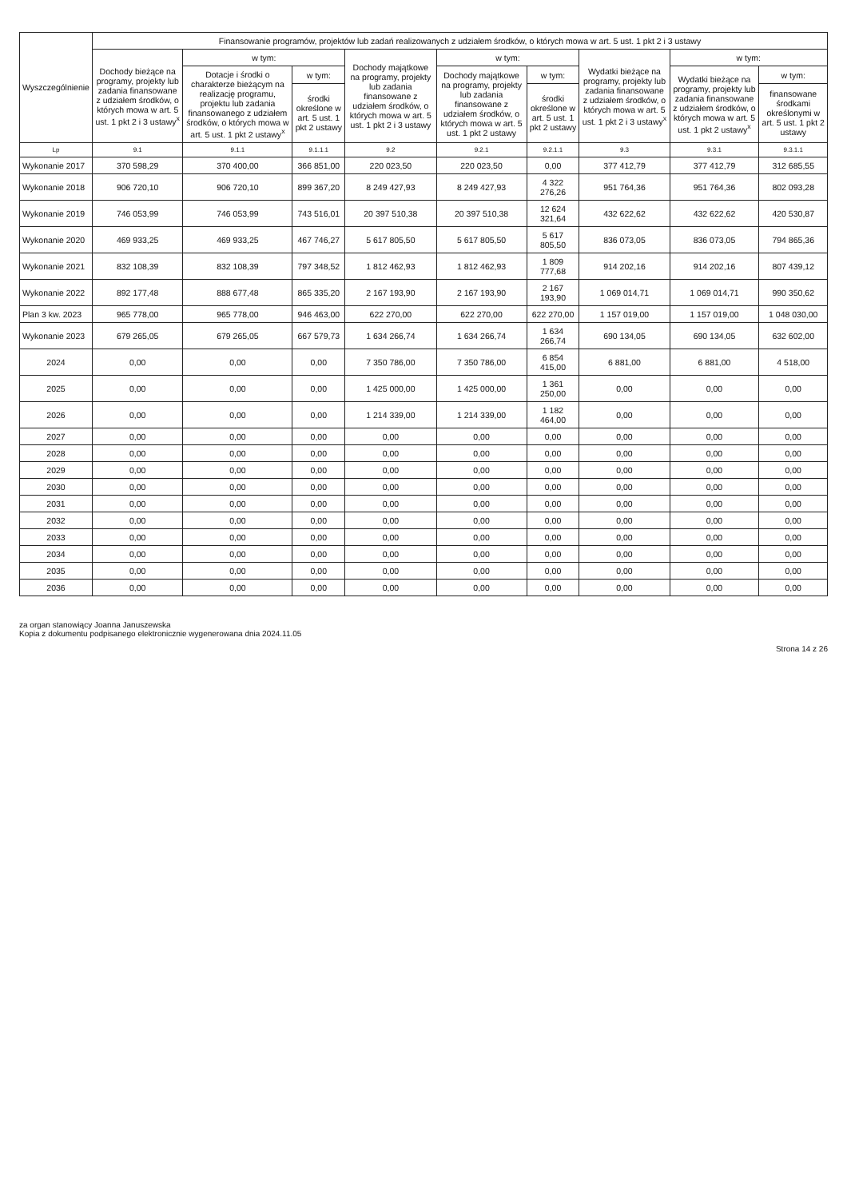| Wyszczególnienie | Finansowanie programów, projektów lub zadań realizowanych z udziałem środków, o których mowa w art. 5 ust. 1 pkt 2 i 3 ustawy | | | | | | | | |
| --- | --- | --- | --- | --- | --- | --- | --- | --- | --- |
| | Dochody bieżące na programy, projekty lub zadania finansowane z udziałem środków, o których mowa w art. 5 ust. 1 pkt 2 i 3 ustawy<sup>x</sup> | w tym: | | Dochody majątkowe na programy, projekty lub zadania finansowane z udziałem środków, o których mowa w art. 5 ust. 1 pkt 2 i 3 ustawy | w tym: | | Wydatki bieżące na programy, projekty lub zadania finansowane z udziałem środków, o których mowa w art. 5 ust. 1 pkt 2 i 3 ustawy<sup>x</sup> | w tym: | |
| | | Dotacje i środki o charakterze bieżącym na realizację programu, projektu lub zadania finansowanego z udziałem środków, o których mowa w art. 5 ust. 1 pkt 2 ustawy<sup>x</sup> | w tym: | | Dochody majątkowe na programy, projekty lub zadania finansowane z udziałem środków, o których mowa w art. 5 ust. 1 pkt 2 ustawy | w tym: | | Wydatki bieżące na programy, projekty lub zadania finansowane z udziałem środków, o których mowa w art. 5 ust. 1 pkt 2 ustawy<sup>x</sup> | w tym: |
| | | | środki określone w art. 5 ust. 1 pkt 2 ustawy | | | środki określone w art. 5 ust. 1 pkt 2 ustawy | | | finansowane środkami określonymi w art. 5 ust. 1 pkt 2 ustawy |
| Lp | 9.1 | 9.1.1 | 9.1.1.1 | 9.2 | 9.2.1 | 9.2.1.1 | 9.3 | 9.3.1 | 9.3.1.1 |
| Wykonanie 2017 | 370 598,29 | 370 400,00 | 366 851,00 | 220 023,50 | 220 023,50 | 0,00 | 377 412,79 | 377 412,79 | 312 685,55 |
| Wykonanie 2018 | 906 720,10 | 906 720,10 | 899 367,20 | 8 249 427,93 | 8 249 427,93 | 4 322 276,26 | 951 764,36 | 951 764,36 | 802 093,28 |
| Wykonanie 2019 | 746 053,99 | 746 053,99 | 743 516,01 | 20 397 510,38 | 20 397 510,38 | 12 624 321,64 | 432 622,62 | 432 622,62 | 420 530,87 |
| Wykonanie 2020 | 469 933,25 | 469 933,25 | 467 746,27 | 5 617 805,50 | 5 617 805,50 | 5 617 805,50 | 836 073,05 | 836 073,05 | 794 865,36 |
| Wykonanie 2021 | 832 108,39 | 832 108,39 | 797 348,52 | 1 812 462,93 | 1 812 462,93 | 1 809 777,68 | 914 202,16 | 914 202,16 | 807 439,12 |
| Wykonanie 2022 | 892 177,48 | 888 677,48 | 865 335,20 | 2 167 193,90 | 2 167 193,90 | 2 167 193,90 | 1 069 014,71 | 1 069 014,71 | 990 350,62 |
| Plan 3 kw. 2023 | 965 778,00 | 965 778,00 | 946 463,00 | 622 270,00 | 622 270,00 | 622 270,00 | 1 157 019,00 | 1 157 019,00 | 1 048 030,00 |
| Wykonanie 2023 | 679 265,05 | 679 265,05 | 667 579,73 | 1 634 266,74 | 1 634 266,74 | 1 634 266,74 | 690 134,05 | 690 134,05 | 632 602,00 |
| 2024 | 0,00 | 0,00 | 0,00 | 7 350 786,00 | 7 350 786,00 | 6 854 415,00 | 6 881,00 | 6 881,00 | 4 518,00 |
| 2025 | 0,00 | 0,00 | 0,00 | 1 425 000,00 | 1 425 000,00 | 1 361 250,00 | 0,00 | 0,00 | 0,00 |
| 2026 | 0,00 | 0,00 | 0,00 | 1 214 339,00 | 1 214 339,00 | 1 182 464,00 | 0,00 | 0,00 | 0,00 |
| 2027 | 0,00 | 0,00 | 0,00 | 0,00 | 0,00 | 0,00 | 0,00 | 0,00 | 0,00 |
| 2028 | 0,00 | 0,00 | 0,00 | 0,00 | 0,00 | 0,00 | 0,00 | 0,00 | 0,00 |
| 2029 | 0,00 | 0,00 | 0,00 | 0,00 | 0,00 | 0,00 | 0,00 | 0,00 | 0,00 |
| 2030 | 0,00 | 0,00 | 0,00 | 0,00 | 0,00 | 0,00 | 0,00 | 0,00 | 0,00 |
| 2031 | 0,00 | 0,00 | 0,00 | 0,00 | 0,00 | 0,00 | 0,00 | 0,00 | 0,00 |
| 2032 | 0,00 | 0,00 | 0,00 | 0,00 | 0,00 | 0,00 | 0,00 | 0,00 | 0,00 |
| 2033 | 0,00 | 0,00 | 0,00 | 0,00 | 0,00 | 0,00 | 0,00 | 0,00 | 0,00 |
| 2034 | 0,00 | 0,00 | 0,00 | 0,00 | 0,00 | 0,00 | 0,00 | 0,00 | 0,00 |
| 2035 | 0,00 | 0,00 | 0,00 | 0,00 | 0,00 | 0,00 | 0,00 | 0,00 | 0,00 |
| 2036 | 0,00 | 0,00 | 0,00 | 0,00 | 0,00 | 0,00 | 0,00 | 0,00 | 0,00 |
za organ stanowiący Joanna Januszewska
Kopia z dokumentu podpisanego elektronicznie wygenerowana dnia 2024.11.05
Strona 14 z 26